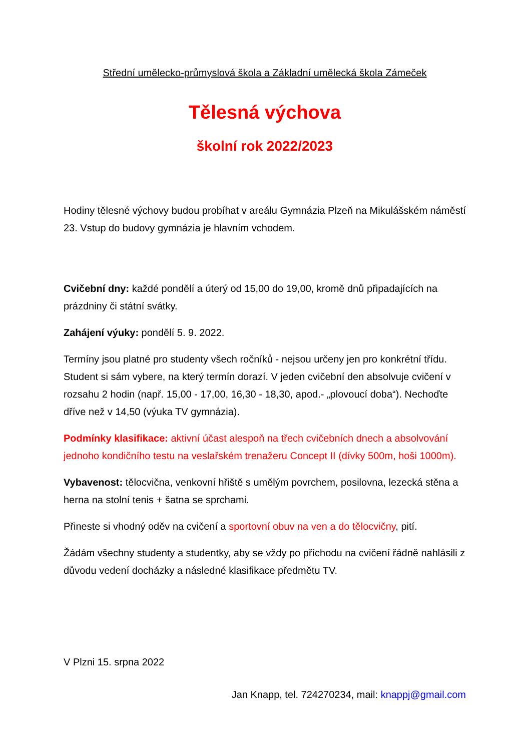Střední umělecko-průmyslová škola a Základní umělecká škola Zámeček
Tělesná výchova
školní rok 2022/2023
Hodiny tělesné výchovy budou probíhat v areálu Gymnázia Plzeň na Mikulášském náměstí 23. Vstup do budovy gymnázia je hlavním vchodem.
Cvičební dny: každé pondělí a úterý od 15,00 do 19,00, kromě dnů připadajících na prázdniny či státní svátky.
Zahájení výuky: pondělí 5. 9. 2022.
Termíny jsou platné pro studenty všech ročníků - nejsou určeny jen pro konkrétní třídu. Student si sám vybere, na který termín dorazí. V jeden cvičební den absolvuje cvičení v rozsahu 2 hodin (např. 15,00 - 17,00, 16,30 - 18,30, apod.- „plovoucí doba“). Nechoďte dříve než v 14,50 (výuka TV gymnázia).
Podmínky klasifikace: aktivní účast alespoň na třech cvičebních dnech a absolvování jednoho kondičního testu na veslařském trenažeru Concept II (dívky 500m, hoši 1000m).
Vybavenost: tělocvična, venkovní hřiště s umělým povrchem, posilovna, lezecká stěna a herna na stolní tenis + šatna se sprchami.
Přineste si vhodný oděv na cvičení a sportovní obuv na ven a do tělocvičny, pití.
Žádám všechny studenty a studentky, aby se vždy po příchodu na cvičení řádně nahlásili z důvodu vedení docházky a následné klasifikace předmětu TV.
V Plzni 15. srpna 2022
Jan Knapp, tel. 724270234, mail: knappj@gmail.com